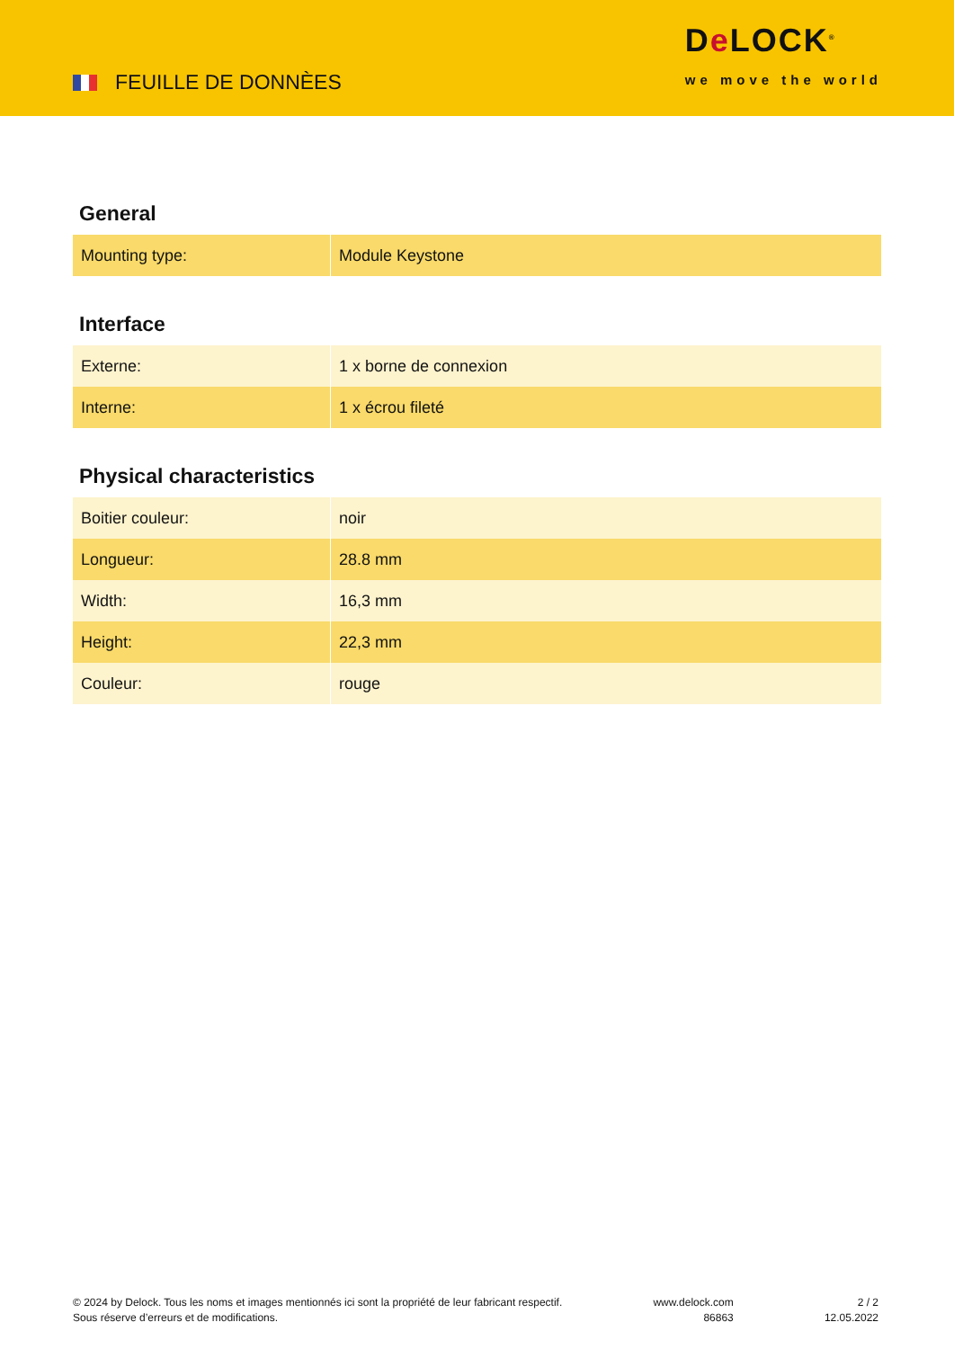FEUILLE DE DONNÈES
De LOCK<sup>®</sup>
we move the world
General
| Mounting type: | Module Keystone |
Interface
| Externe: | 1 x borne de connexion |
| Interne: | 1 x écrou fileté |
Physical characteristics
| Boitier couleur: | noir |
| Longueur: | 28.8 mm |
| Width: | 16,3 mm |
| Height: | 22,3 mm |
| Couleur: | rouge |
© 2024 by Delock. Tous les noms et images mentionnés ici sont la propriété de leur fabricant respectif.
Sous réserve d’erreurs et de modifications.
www.delock.com
86863
2 / 2
12.05.2022